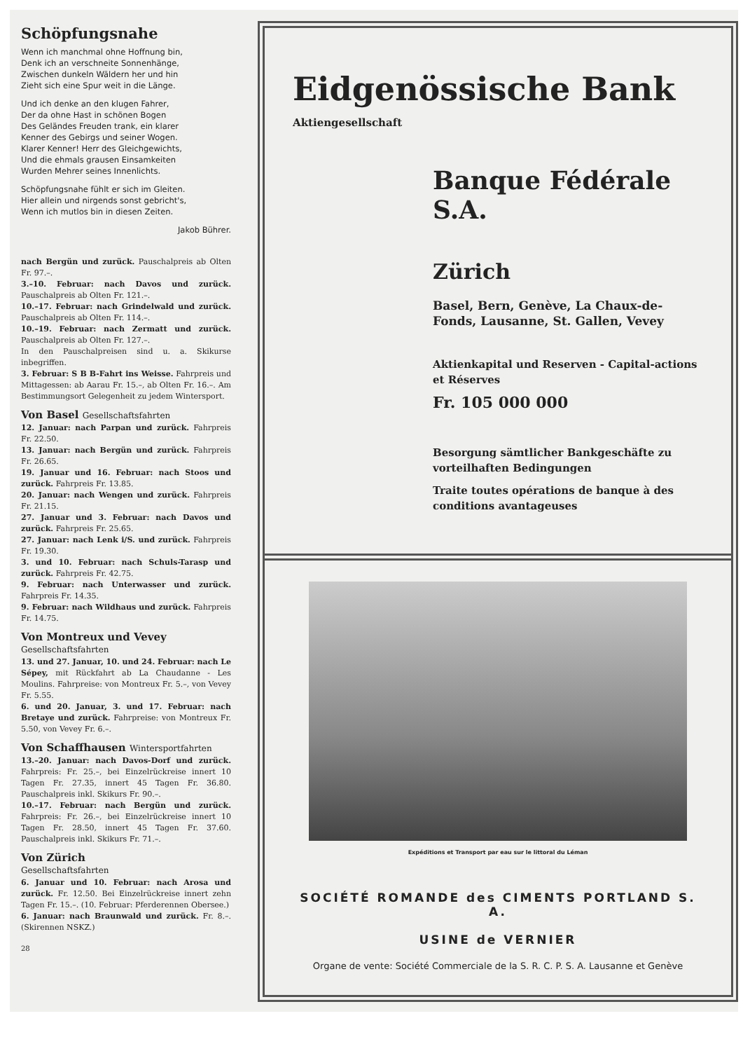Schöpfungsnahe
Wenn ich manchmal ohne Hoffnung bin,
Denk ich an verschneite Sonnenhänge,
Zwischen dunkeln Wäldern her und hin
Zieht sich eine Spur weit in die Länge.
Und ich denke an den klugen Fahrer,
Der da ohne Hast in schönen Bogen
Des Geländes Freuden trank, ein klarer
Kenner des Gebirgs und seiner Wogen.
Klarer Kenner! Herr des Gleichgewichts,
Und die ehmals grausen Einsamkeiten
Wurden Mehrer seines Innenlichts.
Schöpfungsnahe fühlt er sich im Gleiten.
Hier allein und nirgends sonst gebricht's,
Wenn ich mutlos bin in diesen Zeiten.
Jakob Bührer.
nach Bergün und zurück. Pauschalpreis ab Olten Fr. 97.–.
3.–10. Februar: nach Davos und zurück. Pauschalpreis ab Olten Fr. 121.–.
10.–17. Februar: nach Grindelwald und zurück. Pauschalpreis ab Olten Fr. 114.–.
10.–19. Februar: nach Zermatt und zurück. Pauschalpreis ab Olten Fr. 127.–.
In den Pauschalpreisen sind u. a. Skikurse inbegriffen.
3. Februar: S B B-Fahrt ins Weisse. Fahrpreis und Mittagessen: ab Aarau Fr. 15.–, ab Olten Fr. 16.–. Am Bestimmungsort Gelegenheit zu jedem Wintersport.
Von Basel Gesellschaftsfahrten
12. Januar: nach Parpan und zurück. Fahrpreis Fr. 22.50.
13. Januar: nach Bergün und zurück. Fahrpreis Fr. 26.65.
19. Januar und 16. Februar: nach Stoos und zurück. Fahrpreis Fr. 13.85.
20. Januar: nach Wengen und zurück. Fahrpreis Fr. 21.15.
27. Januar und 3. Februar: nach Davos und zurück. Fahrpreis Fr. 25.65.
27. Januar: nach Lenk i/S. und zurück. Fahrpreis Fr. 19.30.
3. und 10. Februar: nach Schuls-Tarasp und zurück. Fahrpreis Fr. 42.75.
9. Februar: nach Unterwasser und zurück. Fahrpreis Fr. 14.35.
9. Februar: nach Wildhaus und zurück. Fahrpreis Fr. 14.75.
Von Montreux und Vevey
Gesellschaftsfahrten
13. und 27. Januar, 10. und 24. Februar: nach Le Sépey, mit Rückfahrt ab La Chaudanne - Les Moulins. Fahrpreise: von Montreux Fr. 5.–, von Vevey Fr. 5.55.
6. und 20. Januar, 3. und 17. Februar: nach Bretaye und zurück. Fahrpreise: von Montreux Fr. 5.50, von Vevey Fr. 6.–.
Von Schaffhausen Wintersportfahrten
13.–20. Januar: nach Davos-Dorf und zurück. Fahrpreis: Fr. 25.–, bei Einzelrückreise innert 10 Tagen Fr. 27.35, innert 45 Tagen Fr. 36.80. Pauschalpreis inkl. Skikurs Fr. 90.–.
10.–17. Februar: nach Bergün und zurück. Fahrpreis: Fr. 26.–, bei Einzelrückreise innert 10 Tagen Fr. 28.50, innert 45 Tagen Fr. 37.60. Pauschalpreis inkl. Skikurs Fr. 71.–.
Von Zürich
Gesellschaftsfahrten
6. Januar und 10. Februar: nach Arosa und zurück. Fr. 12.50. Bei Einzelrückreise innert zehn Tagen Fr. 15.–. (10. Februar: Pferderennen Obersee.)
6. Januar: nach Braunwald und zurück. Fr. 8.–. (Skirennen NSKZ.)
28
Eidgenössische Bank
Aktiengesellschaft
Banque Fédérale S.A.
Zürich
Basel, Bern, Genève, La Chaux-de-Fonds, Lausanne, St. Gallen, Vevey
Aktienkapital und Reserven - Capital-actions et Réserves
Fr. 105 000 000
Besorgung sämtlicher Bankgeschäfte zu vorteilhaften Bedingungen
Traite toutes opérations de banque à des conditions avantageuses
Expéditions et Transport par eau sur le littoral du Léman
SOCIÉTÉ ROMANDE des CIMENTS PORTLAND S. A.
USINE de VERNIER
Organe de vente: Société Commerciale de la S. R. C. P. S. A. Lausanne et Genève